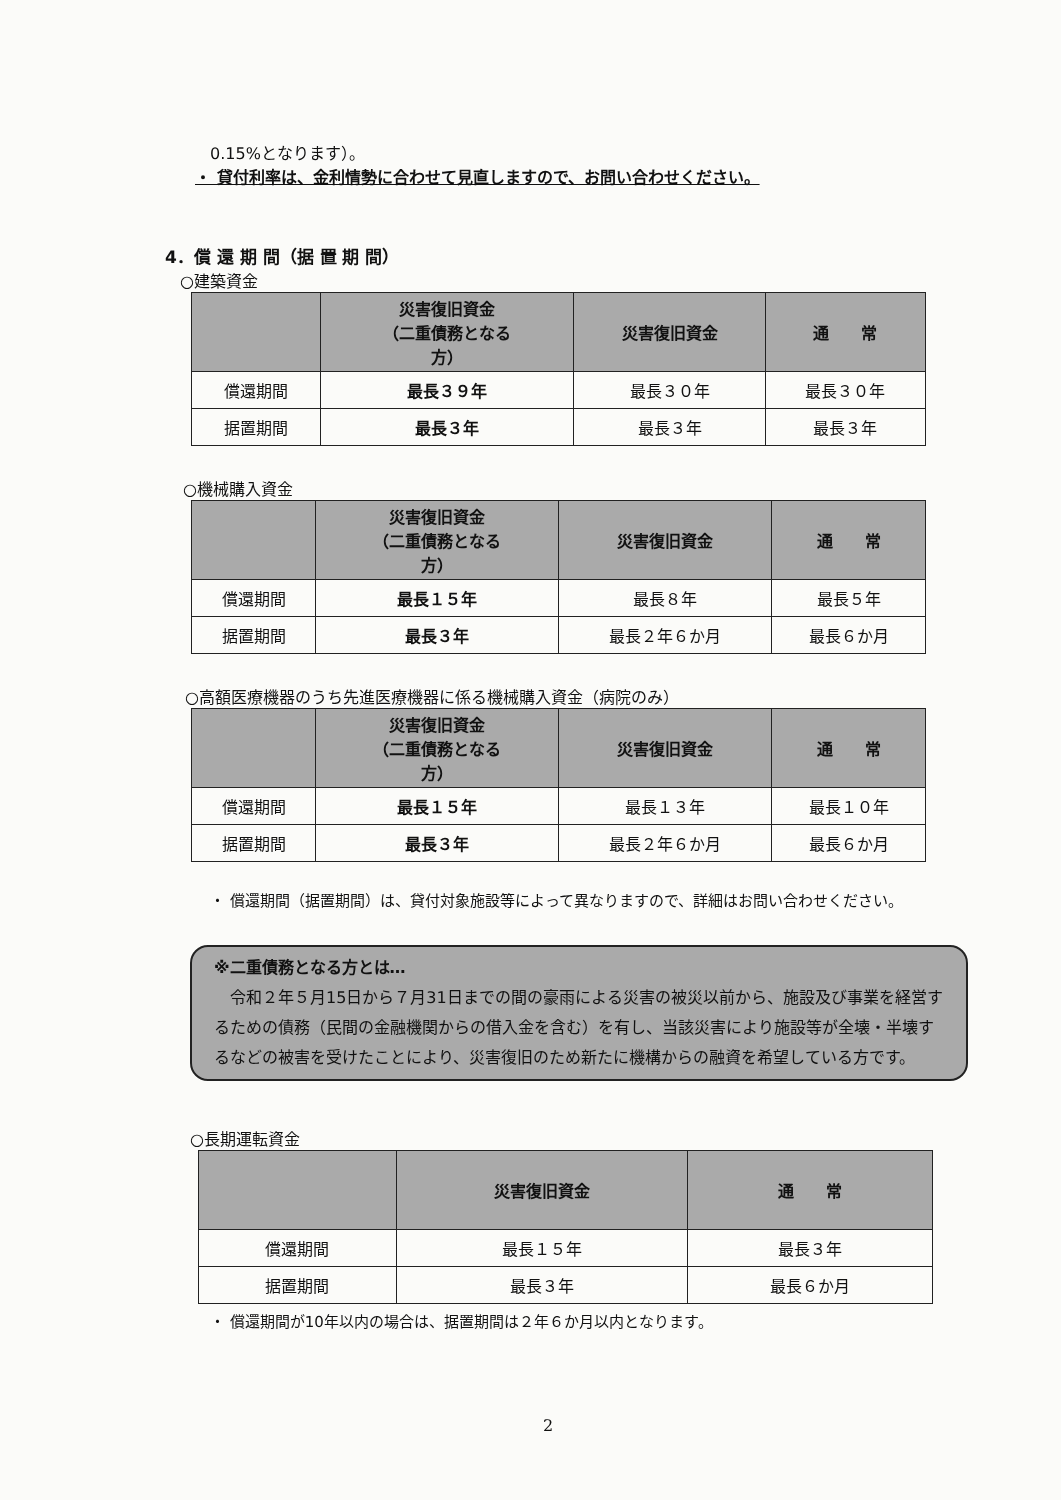0.15%となります）。
・ 貸付利率は、金利情勢に合わせて見直しますので、お問い合わせください。
4．償 還 期 間（据 置 期 間）
○建築資金
| | 災害復旧資金 （二重債務となる 方） | 災害復旧資金 | 通 常 |
| --- | --- | --- | --- |
| 償還期間 | 最長３９年 | 最長３０年 | 最長３０年 |
| 据置期間 | 最長３年 | 最長３年 | 最長３年 |
○機械購入資金
| | 災害復旧資金 （二重債務となる 方） | 災害復旧資金 | 通 常 |
| --- | --- | --- | --- |
| 償還期間 | 最長１５年 | 最長８年 | 最長５年 |
| 据置期間 | 最長３年 | 最長２年６か月 | 最長６か月 |
○高額医療機器のうち先進医療機器に係る機械購入資金（病院のみ）
| | 災害復旧資金 （二重債務となる 方） | 災害復旧資金 | 通 常 |
| --- | --- | --- | --- |
| 償還期間 | 最長１５年 | 最長１３年 | 最長１０年 |
| 据置期間 | 最長３年 | 最長２年６か月 | 最長６か月 |
・ 償還期間（据置期間）は、貸付対象施設等によって異なりますので、詳細はお問い合わせください。
※二重債務となる方とは…
　令和２年５月15日から７月31日までの間の豪雨による災害の被災以前から、施設及び事業を経営するための債務（民間の金融機関からの借入金を含む）を有し、当該災害により施設等が全壊・半壊するなどの被害を受けたことにより、災害復旧のため新たに機構からの融資を希望している方です。
○長期運転資金
| | 災害復旧資金 | 通 常 |
| --- | --- | --- |
| 償還期間 | 最長１５年 | 最長３年 |
| 据置期間 | 最長３年 | 最長６か月 |
・ 償還期間が10年以内の場合は、据置期間は２年６か月以内となります。
2